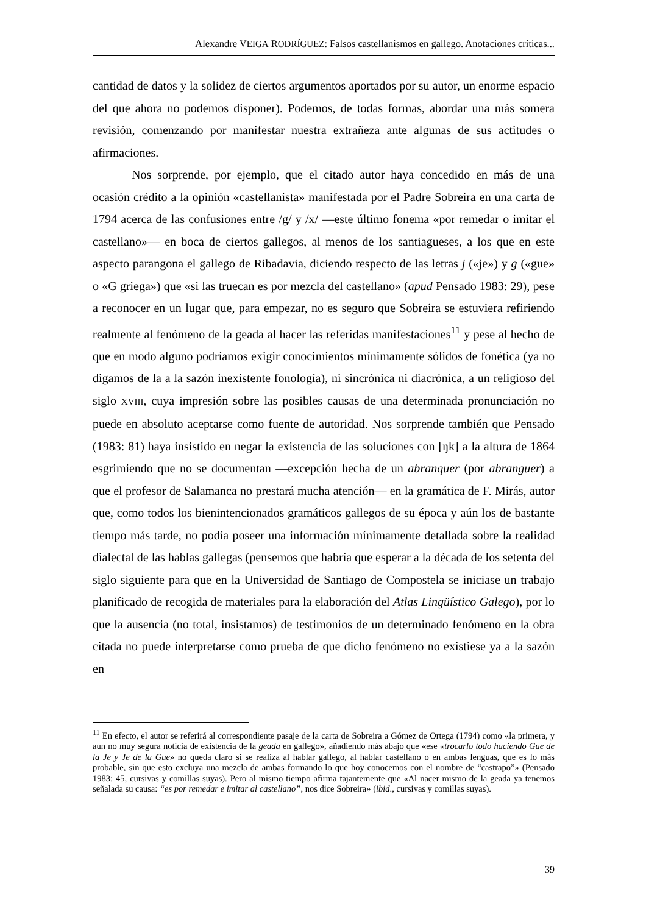Alexandre VEIGA RODRÍGUEZ: Falsos castellanismos en gallego. Anotaciones críticas...
cantidad de datos y la solidez de ciertos argumentos aportados por su autor, un enorme espacio del que ahora no podemos disponer). Podemos, de todas formas, abordar una más somera revisión, comenzando por manifestar nuestra extrañeza ante algunas de sus actitudes o afirmaciones.
Nos sorprende, por ejemplo, que el citado autor haya concedido en más de una ocasión crédito a la opinión «castellanista» manifestada por el Padre Sobreira en una carta de 1794 acerca de las confusiones entre /g/ y /x/ —este último fonema «por remedar o imitar el castellano»— en boca de ciertos gallegos, al menos de los santiagueses, a los que en este aspecto parangona el gallego de Ribadavia, diciendo respecto de las letras j («je») y g («gue» o «G griega») que «si las truecan es por mezcla del castellano» (apud Pensado 1983: 29), pese a reconocer en un lugar que, para empezar, no es seguro que Sobreira se estuviera refiriendo realmente al fenómeno de la geada al hacer las referidas manifestaciones<sup>11</sup> y pese al hecho de que en modo alguno podríamos exigir conocimientos mínimamente sólidos de fonética (ya no digamos de la a la sazón inexistente fonología), ni sincrónica ni diacrónica, a un religioso del siglo XVIII, cuya impresión sobre las posibles causas de una determinada pronunciación no puede en absoluto aceptarse como fuente de autoridad. Nos sorprende también que Pensado (1983: 81) haya insistido en negar la existencia de las soluciones con [ŋk] a la altura de 1864 esgrimiendo que no se documentan —excepción hecha de un abranquer (por abranguer) a que el profesor de Salamanca no prestará mucha atención— en la gramática de F. Mirás, autor que, como todos los bienintencionados gramáticos gallegos de su época y aún los de bastante tiempo más tarde, no podía poseer una información mínimamente detallada sobre la realidad dialectal de las hablas gallegas (pensemos que habría que esperar a la década de los setenta del siglo siguiente para que en la Universidad de Santiago de Compostela se iniciase un trabajo planificado de recogida de materiales para la elaboración del Atlas Lingüístico Galego), por lo que la ausencia (no total, insistamos) de testimonios de un determinado fenómeno en la obra citada no puede interpretarse como prueba de que dicho fenómeno no existiese ya a la sazón en
<sup>11</sup> En efecto, el autor se referirá al correspondiente pasaje de la carta de Sobreira a Gómez de Ortega (1794) como «la primera, y aun no muy segura noticia de existencia de la geada en gallego», añadiendo más abajo que «ese «trocarlo todo haciendo Gue de la Je y Je de la Gue» no queda claro si se realiza al hablar gallego, al hablar castellano o en ambas lenguas, que es lo más probable, sin que esto excluya una mezcla de ambas formando lo que hoy conocemos con el nombre de “castrapo”» (Pensado 1983: 45, cursivas y comillas suyas). Pero al mismo tiempo afirma tajantemente que «Al nacer mismo de la geada ya tenemos señalada su causa: “es por remedar e imitar al castellano”, nos dice Sobreira» (ibid., cursivas y comillas suyas).
39